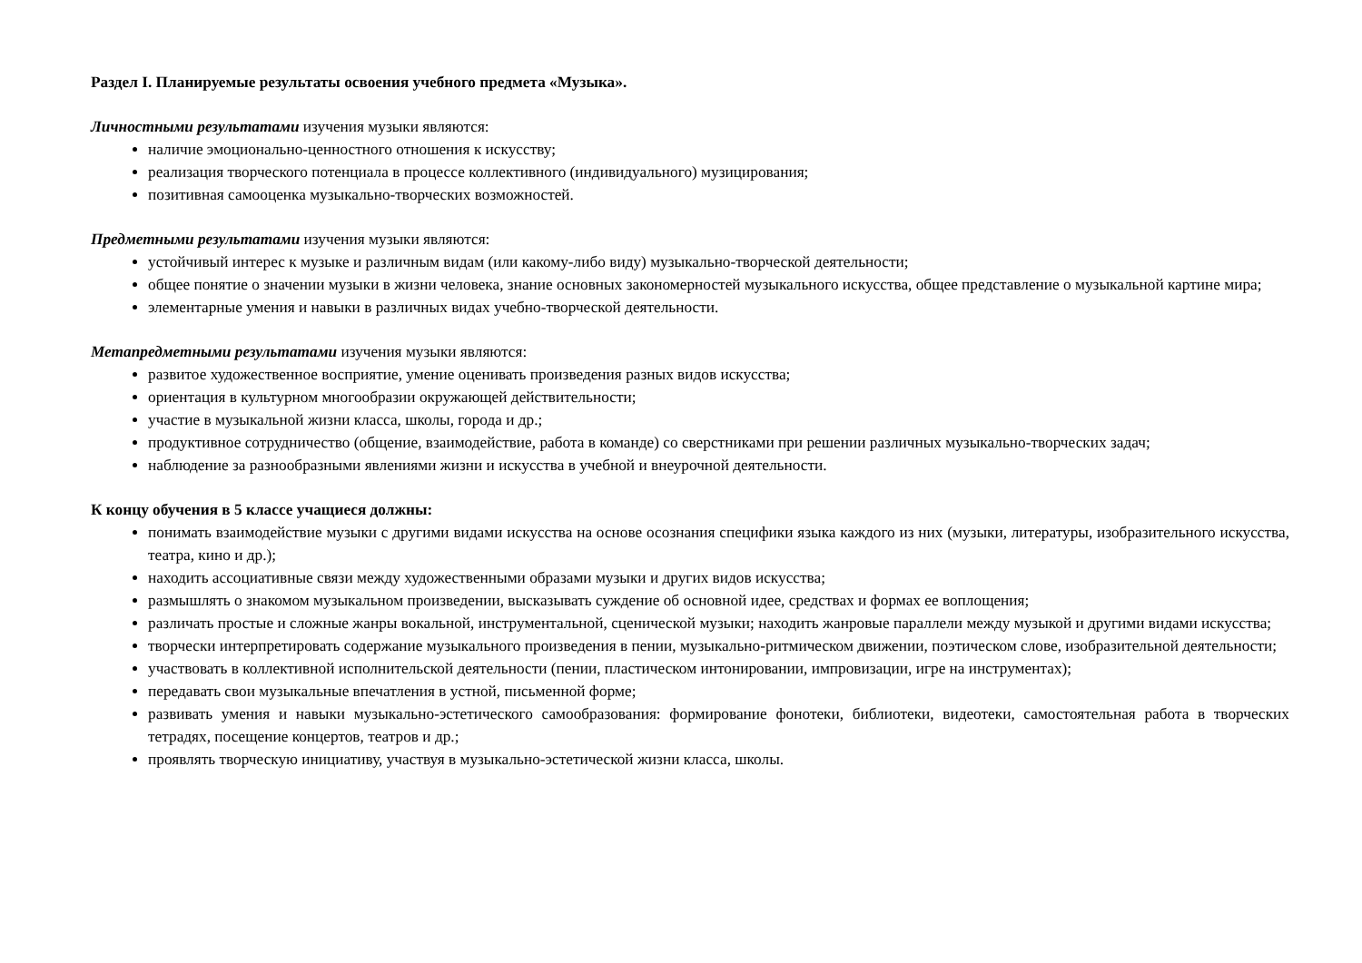Раздел I. Планируемые результаты освоения учебного предмета «Музыка».
Личностными результатами изучения музыки являются:
наличие эмоционально-ценностного отношения к искусству;
реализация творческого потенциала в процессе коллективного (индивидуального) музицирования;
позитивная самооценка музыкально-творческих возможностей.
Предметными результатами изучения музыки являются:
устойчивый интерес к музыке и различным видам (или какому-либо виду) музыкально-творческой деятельности;
общее понятие о значении музыки в жизни человека, знание основных закономерностей музыкального искусства, общее представление о музыкальной картине мира;
элементарные умения и навыки в различных видах учебно-творческой деятельности.
Метапредметными результатами изучения музыки являются:
развитое художественное восприятие, умение оценивать произведения разных видов искусства;
ориентация в культурном многообразии окружающей действительности;
участие в музыкальной жизни класса, школы, города и др.;
продуктивное сотрудничество (общение, взаимодействие, работа в команде) со сверстниками при решении различных музыкально-творческих задач;
наблюдение за разнообразными явлениями жизни и искусства в учебной и внеурочной деятельности.
К концу обучения в 5 классе учащиеся должны:
понимать взаимодействие музыки с другими видами искусства на основе осознания специфики языка каждого из них (музыки, литературы, изобразительного искусства, театра, кино и др.);
находить ассоциативные связи между художественными образами музыки и других видов искусства;
размышлять о знакомом музыкальном произведении, высказывать суждение об основной идее, средствах и формах ее воплощения;
различать простые и сложные жанры вокальной, инструментальной, сценической музыки; находить жанровые параллели между музыкой и другими видами искусства;
творчески интерпретировать содержание музыкального произведения в пении, музыкально-ритмическом движении, поэтическом слове, изобразительной деятельности;
участвовать в коллективной исполнительской деятельности (пении, пластическом интонировании, импровизации, игре на инструментах);
передавать свои музыкальные впечатления в устной, письменной форме;
развивать умения и навыки музыкально-эстетического самообразования: формирование фонотеки, библиотеки, видеотеки, самостоятельная работа в творческих тетрадях, посещение концертов, театров и др.;
проявлять творческую инициативу, участвуя в музыкально-эстетической жизни класса, школы.